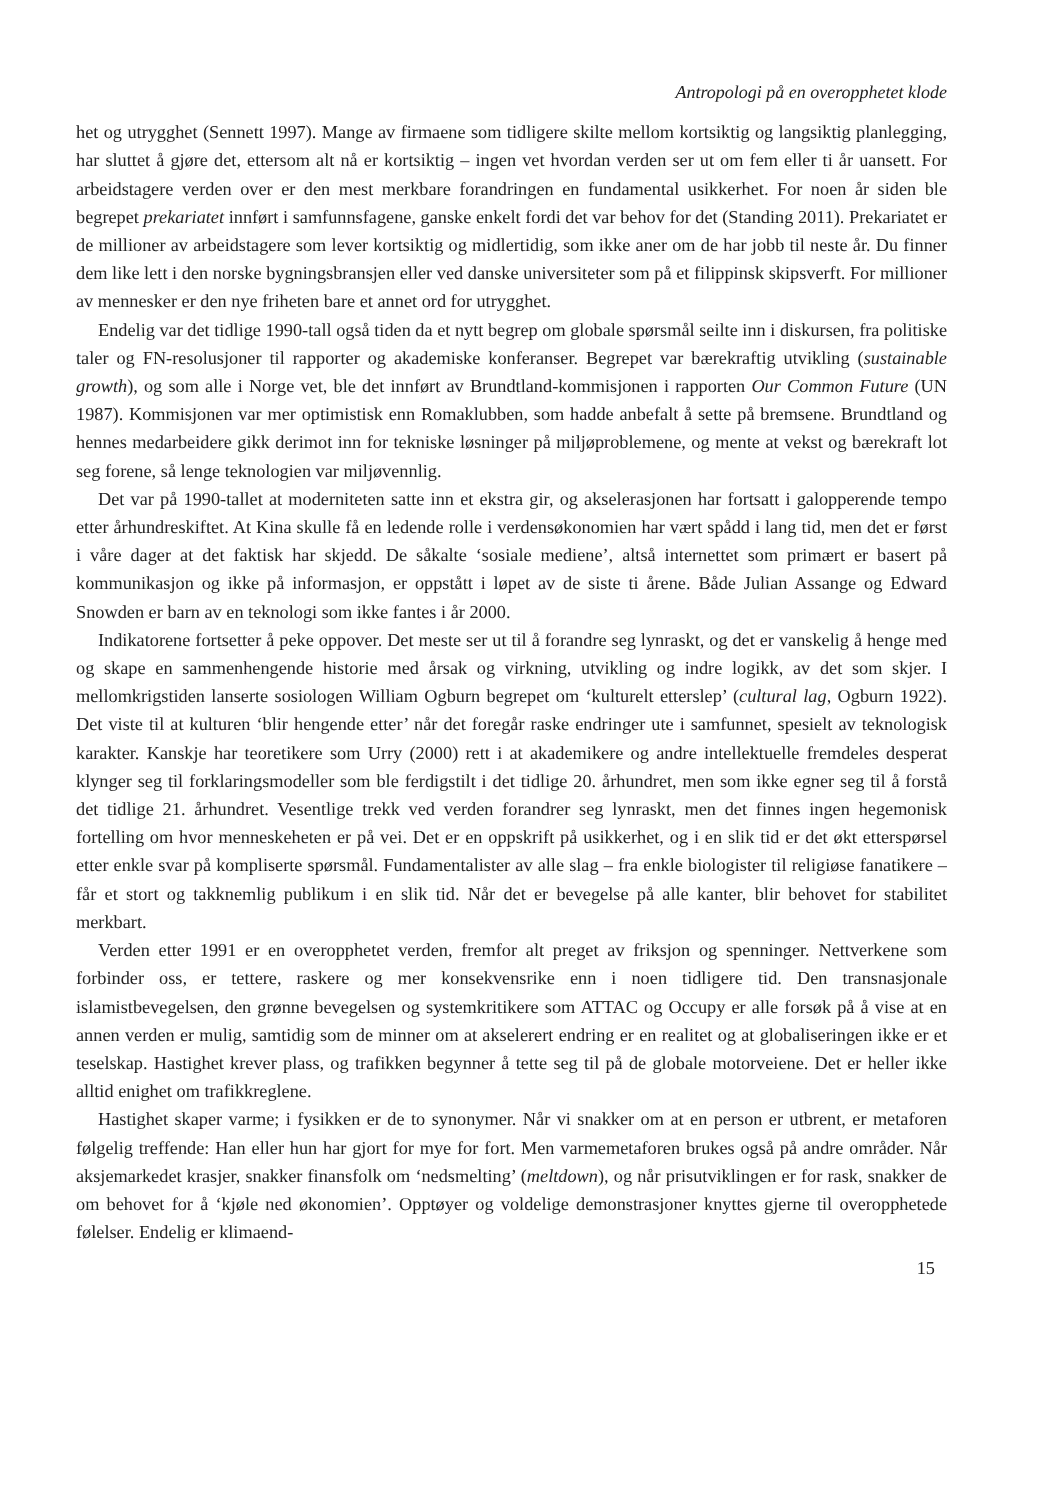Antropologi på en overopphetet klode
het og utrygghet (Sennett 1997). Mange av firmaene som tidligere skilte mellom kortsiktig og lang­siktig planlegging, har sluttet å gjøre det, ettersom alt nå er kortsiktig – ingen vet hvordan verden ser ut om fem eller ti år uansett. For arbeidstagere verden over er den mest merkbare forandringen en fundamental usikkerhet. For noen år siden ble begrepet prekariatet innført i samfunnsfagene, gan­ske enkelt fordi det var behov for det (Standing 2011). Prekariatet er de millioner av arbeidstagere som lever kortsiktig og midlertidig, som ikke aner om de har jobb til neste år. Du finner dem like lett i den norske bygningsbransjen eller ved danske universiteter som på et filippinsk skipsverft. For millioner av mennesker er den nye friheten bare et annet ord for utrygghet.
Endelig var det tidlige 1990-tall også tiden da et nytt begrep om globale spørsmål seilte inn i dis­kursen, fra politiske taler og FN-resolusjoner til rapporter og akademiske konferanser. Begrepet var bærekraftig utvikling (sustainable growth), og som alle i Norge vet, ble det innført av Brundtland-kom­misjonen i rapporten Our Common Future (UN 1987). Kommisjonen var mer optimistisk enn Roma­klubben, som hadde anbefalt å sette på bremsene. Brundtland og hennes medarbeidere gikk derimot inn for tekniske løsninger på miljøproblemene, og mente at vekst og bærekraft lot seg forene, så lenge teknologien var miljøvennlig.
Det var på 1990-tallet at moderniteten satte inn et ekstra gir, og akselerasjonen har fortsatt i ga­lopperende tempo etter århundreskiftet. At Kina skulle få en ledende rolle i verdensøkonomien har vært spådd i lang tid, men det er først i våre dager at det faktisk har skjedd. De såkalte ‘sosiale medi­ene’, altså internettet som primært er basert på kommunikasjon og ikke på informasjon, er oppstått i løpet av de siste ti årene. Både Julian Assange og Edward Snowden er barn av en teknologi som ikke fantes i år 2000.
Indikatorene fortsetter å peke oppover. Det meste ser ut til å forandre seg lynraskt, og det er van­skelig å henge med og skape en sammenhengende historie med årsak og virkning, utvikling og in­dre logikk, av det som skjer. I mellomkrigstiden lanserte sosiologen William Ogburn begrepet om ‘kulturelt etterslep’ (cultural lag, Ogburn 1922). Det viste til at kulturen ‘blir hengende etter’ når det foregår raske endringer ute i samfunnet, spesielt av teknologisk karakter. Kanskje har teoretikere som Urry (2000) rett i at akademikere og andre intellektuelle fremdeles desperat klynger seg til forkla­ringsmodeller som ble ferdigstilt i det tidlige 20. århundret, men som ikke egner seg til å forstå det tidlige 21. århundret. Vesentlige trekk ved verden forandrer seg lynraskt, men det finnes ingen he­gemonisk fortelling om hvor menneskeheten er på vei. Det er en oppskrift på usikkerhet, og i en slik tid er det økt etterspørsel etter enkle svar på kompliserte spørsmål. Fundamentalister av alle slag – fra enkle biologister til religiøse fanatikere – får et stort og takknemlig publikum i en slik tid. Når det er bevegelse på alle kanter, blir behovet for stabilitet merkbart.
Verden etter 1991 er en overopphetet verden, fremfor alt preget av friksjon og spenninger. Nett­verkene som forbinder oss, er tettere, raskere og mer konsekvensrike enn i noen tidligere tid. Den transnasjonale islamistbevegelsen, den grønne bevegelsen og systemkritikere som ATTAC og Occupy er alle forsøk på å vise at en annen verden er mulig, samtidig som de minner om at akselerert end­ring er en realitet og at globaliseringen ikke er et teselskap. Hastighet krever plass, og trafikken be­gynner å tette seg til på de globale motorveiene. Det er heller ikke alltid enighet om trafikkreglene.
Hastighet skaper varme; i fysikken er de to synonymer. Når vi snakker om at en person er utbrent, er metaforen følgelig treffende: Han eller hun har gjort for mye for fort. Men varmemetaforen bru­kes også på andre områder. Når aksjemarkedet krasjer, snakker finansfolk om ‘nedsmelting’ (melt­down), og når prisutviklingen er for rask, snakker de om behovet for å ‘kjøle ned økonomien’. Opp­tøyer og voldelige demonstrasjoner knyttes gjerne til overopphetede følelser. Endelig er klimaend-
15